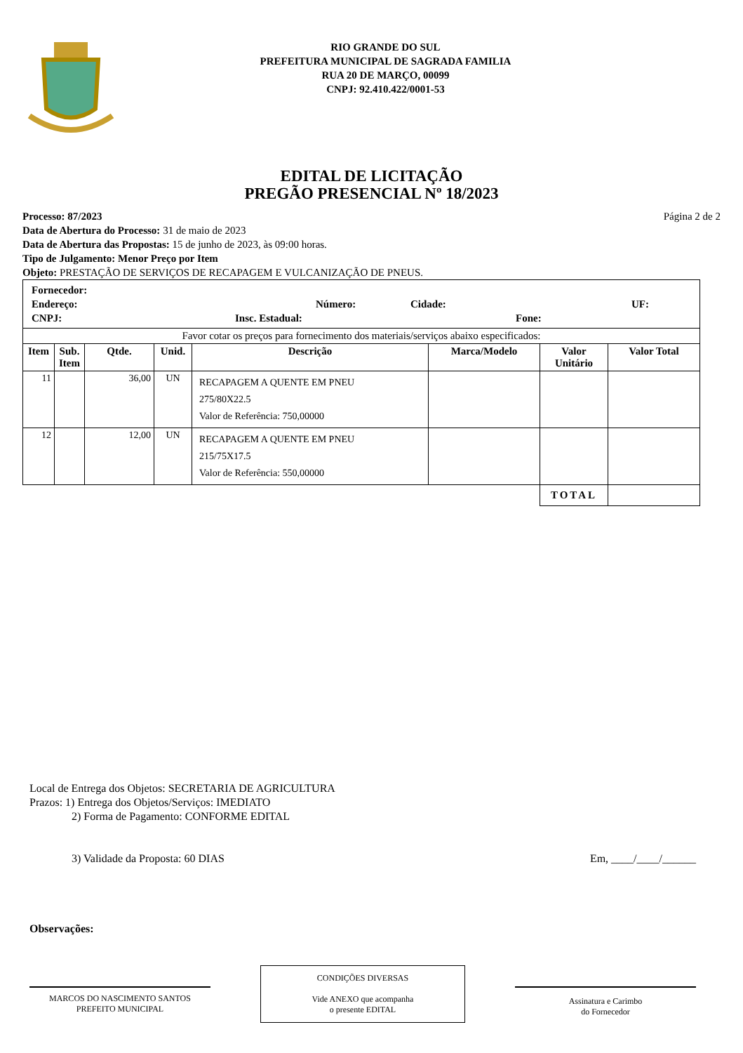RIO GRANDE DO SUL
PREFEITURA MUNICIPAL DE SAGRADA FAMILIA
RUA 20 DE MARÇO, 00099
CNPJ: 92.410.422/0001-53
EDITAL DE LICITAÇÃO
PREGÃO PRESENCIAL Nº 18/2023
Processo: 87/2023 Página 2 de 2
Data de Abertura do Processo: 31 de maio de 2023
Data de Abertura das Propostas: 15 de junho de 2023, às 09:00 horas.
Tipo de Julgamento: Menor Preço por Item
Objeto: PRESTAÇÃO DE SERVIÇOS DE RECAPAGEM E VULCANIZAÇÃO DE PNEUS.
| Fornecedor: Endereço: Número: Cidade: UF: CNPJ: Insc. Estadual: Fone: | | | | | | | |
| Favor cotar os preços para fornecimento dos materiais/serviços abaixo especificados: | | | | | | | |
| Item | Sub. Item | Qtde. | Unid. | Descrição | Marca/Modelo | Valor Unitário | Valor Total |
| 11 | | 36,00 | UN | RECAPAGEM A QUENTE EM PNEU 275/80X22.5 Valor de Referência: 750,00000 | | | |
| 12 | | 12,00 | UN | RECAPAGEM A QUENTE EM PNEU 215/75X17.5 Valor de Referência: 550,00000 | | | |
| | | | | | | TOTAL | |
Local de Entrega dos Objetos: SECRETARIA DE AGRICULTURA
Prazos: 1) Entrega dos Objetos/Serviços: IMEDIATO
2) Forma de Pagamento: CONFORME EDITAL
3) Validade da Proposta: 60 DIAS Em, ____/____/______
Observações:
MARCOS DO NASCIMENTO SANTOS
PREFEITO MUNICIPAL
CONDIÇÕES DIVERSAS
Vide ANEXO que acompanha
o presente EDITAL
Assinatura e Carimbo
do Fornecedor